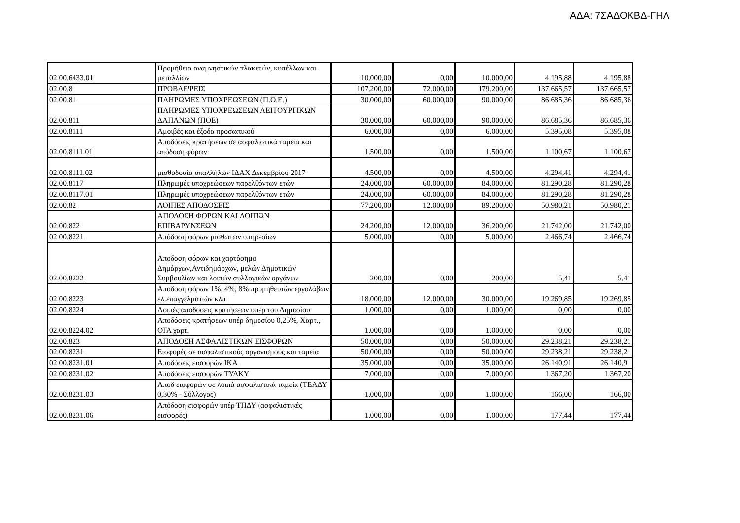ΑΔΑ: 7ΣΑΔΟΚΒΔ-ΓΗΛ
| 02.00.6433.01 | Προμήθεια αναμνηστικών πλακετών, κυπέλλων και μεταλλίων | 10.000,00 | 0,00 | 10.000,00 | 4.195,88 | 4.195,88 |
| 02.00.8 | ΠΡΟΒΛΕΨΕΙΣ | 107.200,00 | 72.000,00 | 179.200,00 | 137.665,57 | 137.665,57 |
| 02.00.81 | ΠΛΗΡΩΜΕΣ ΥΠΟΧΡΕΩΣΕΩΝ (Π.Ο.Ε.) | 30.000,00 | 60.000,00 | 90.000,00 | 86.685,36 | 86.685,36 |
| 02.00.811 | ΠΛΗΡΩΜΕΣ ΥΠΟΧΡΕΩΣΕΩΝ ΛΕΙΤΟΥΡΓΙΚΩΝ ΔΑΠΑΝΩΝ (ΠΟΕ) | 30.000,00 | 60.000,00 | 90.000,00 | 86.685,36 | 86.685,36 |
| 02.00.8111 | Αμοιβές και έξοδα προσωπικού | 6.000,00 | 0,00 | 6.000,00 | 5.395,08 | 5.395,08 |
| 02.00.8111.01 | Αποδόσεις κρατήσεων σε ασφαλιστικά ταμεία και απόδοση φόρων | 1.500,00 | 0,00 | 1.500,00 | 1.100,67 | 1.100,67 |
| 02.00.8111.02 | μισθοδοσία υπαλλήλων ΙΔΑΧ Δεκεμβρίου 2017 | 4.500,00 | 0,00 | 4.500,00 | 4.294,41 | 4.294,41 |
| 02.00.8117 | Πληρωμές υποχρεώσεων παρελθόντων ετών | 24.000,00 | 60.000,00 | 84.000,00 | 81.290,28 | 81.290,28 |
| 02.00.8117.01 | Πληρωμές υποχρεώσεων παρελθόντων ετών | 24.000,00 | 60.000,00 | 84.000,00 | 81.290,28 | 81.290,28 |
| 02.00.82 | ΛΟΙΠΕΣ ΑΠΟΔΟΣΕΙΣ | 77.200,00 | 12.000,00 | 89.200,00 | 50.980,21 | 50.980,21 |
| 02.00.822 | ΑΠΟΔΟΣΗ ΦΟΡΩΝ ΚΑΙ ΛΟΙΠΩΝ ΕΠΙΒΑΡΥΝΣΕΩΝ | 24.200,00 | 12.000,00 | 36.200,00 | 21.742,00 | 21.742,00 |
| 02.00.8221 | Απόδοση φόρων μισθωτών υπηρεσίων | 5.000,00 | 0,00 | 5.000,00 | 2.466,74 | 2.466,74 |
| 02.00.8222 | Αποδοση φόρων και χαρτόσημο Δημάρχων,Αντιδημάρχων, μελών Δημοτικών Συμβουλίων και λοιπών συλλογικών οργάνων | 200,00 | 0,00 | 200,00 | 5,41 | 5,41 |
| 02.00.8223 | Αποδοση φόρων 1%, 4%, 8% προμηθευτών εργολάβων ελ.επαγγελματιών κλπ | 18.000,00 | 12.000,00 | 30.000,00 | 19.269,85 | 19.269,85 |
| 02.00.8224 | Λοιπές αποδόσεις κρατήσεων υπέρ του Δημοσίου | 1.000,00 | 0,00 | 1.000,00 | 0,00 | 0,00 |
| 02.00.8224.02 | Αποδόσεις κρατήσεων υπέρ δημοσίου 0,25%, Χαρτ., ΟΓΑ χαρτ. | 1.000,00 | 0,00 | 1.000,00 | 0,00 | 0,00 |
| 02.00.823 | ΑΠΟΔΟΣΗ ΑΣΦΑΛΙΣΤΙΚΩΝ ΕΙΣΦΟΡΩΝ | 50.000,00 | 0,00 | 50.000,00 | 29.238,21 | 29.238,21 |
| 02.00.8231 | Εισφορές σε ασφαλιστικούς οργανισμούς και ταμεία | 50.000,00 | 0,00 | 50.000,00 | 29.238,21 | 29.238,21 |
| 02.00.8231.01 | Αποδόσεις εισφορών ΙΚΑ | 35.000,00 | 0,00 | 35.000,00 | 26.140,91 | 26.140,91 |
| 02.00.8231.02 | Αποδόσεις εισφορών ΤΥΔΚΥ | 7.000,00 | 0,00 | 7.000,00 | 1.367,20 | 1.367,20 |
| 02.00.8231.03 | Αποδ εισφορών σε λοιπά ασφαλιστικά ταμεία (ΤΕΑΔΥ 0,30% - Σύλλογος) | 1.000,00 | 0,00 | 1.000,00 | 166,00 | 166,00 |
| 02.00.8231.06 | Απόδοση εισφορών υπέρ ΤΠΔΥ (ασφαλιστικές εισφορές) | 1.000,00 | 0,00 | 1.000,00 | 177,44 | 177,44 |